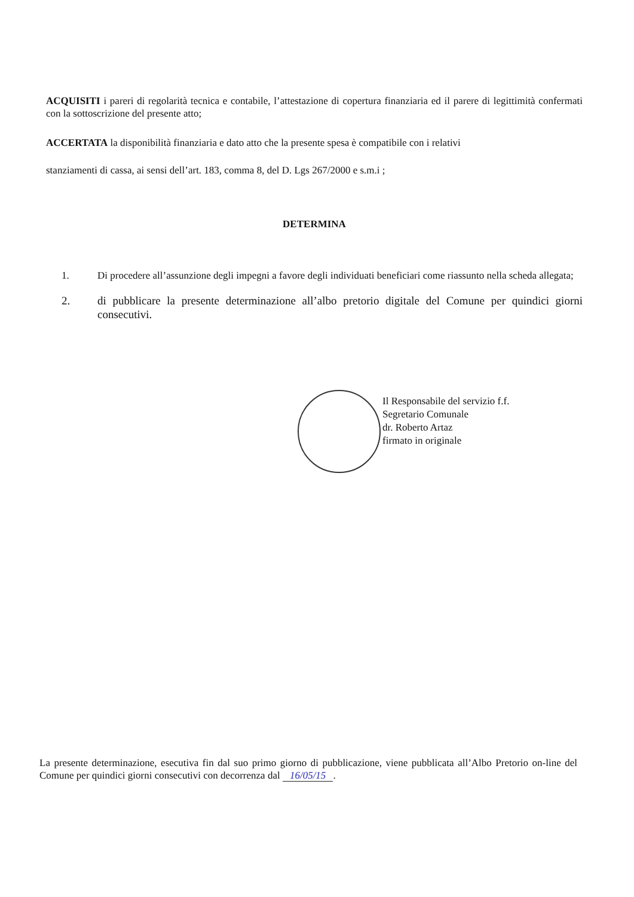ACQUISITI i pareri di regolarità tecnica e contabile, l’attestazione di copertura finanziaria ed il parere di legittimità confermati con la sottoscrizione del presente atto;
ACCERTATA la disponibilità finanziaria e dato atto che la presente spesa è compatibile con i relativi
stanziamenti di cassa, ai sensi dell’art. 183, comma 8, del D. Lgs 267/2000 e s.m.i ;
DETERMINA
1. Di procedere all’assunzione degli impegni a favore degli individuati beneficiari come riassunto nella scheda allegata;
2. di pubblicare la presente determinazione all’albo pretorio digitale del Comune per quindici giorni consecutivi.
Il Responsabile del servizio f.f.
Segretario Comunale
dr. Roberto Artaz
firmato in originale
La presente determinazione, esecutiva fin dal suo primo giorno di pubblicazione, viene pubblicata all’Albo Pretorio on-line del Comune per quindici giorni consecutivi con decorrenza dal 16/05/15.